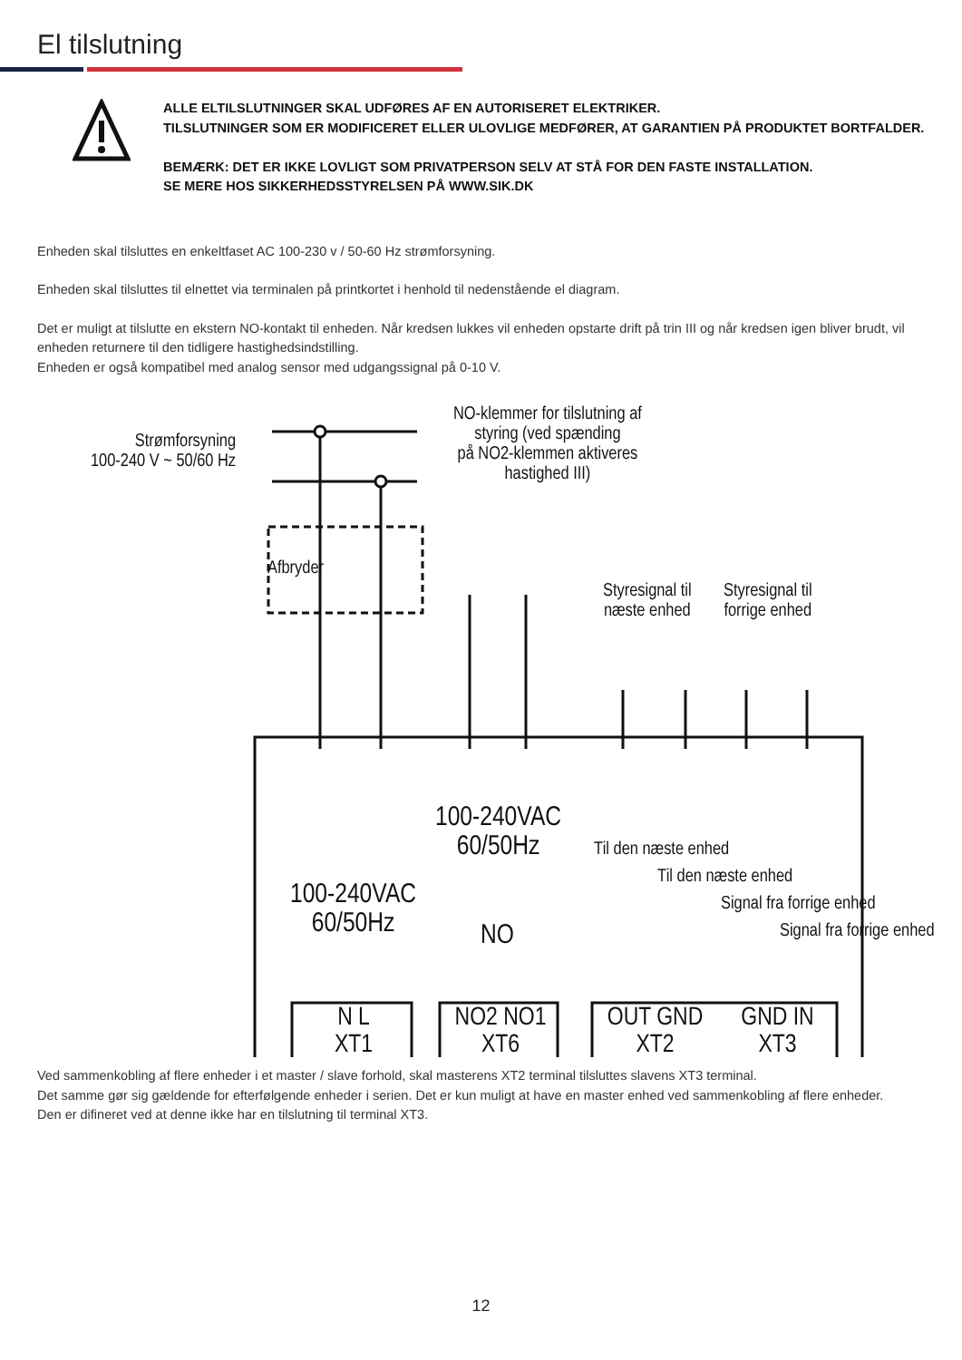El tilslutning
ALLE ELTILSLUTNINGER SKAL UDFØRES AF EN AUTORISERET ELEKTRIKER.
TILSLUTNINGER SOM ER MODIFICERET ELLER ULOVLIGE MEDFØRER, AT GARANTIEN PÅ PRODUKTET BORTFALDER.
BEMÆRK: DET ER IKKE LOVLIGT SOM PRIVATPERSON SELV AT STÅ FOR DEN FASTE INSTALLATION.
SE MERE HOS SIKKERHEDSSTYRELSEN PÅ WWW.SIK.DK
Enheden skal tilsluttes en enkeltfaset AC 100-230 v / 50-60 Hz strømforsyning.
Enheden skal tilsluttes til elnettet via terminalen på printkortet i henhold til nedenstående el diagram.
Det er muligt at tilslutte en ekstern NO-kontakt til enheden. Når kredsen lukkes vil enheden opstarte drift på trin III og når kredsen igen bliver brudt, vil enheden returnere til den tidligere hastighedsindstilling.
Enheden er også kompatibel med analog sensor med udgangssignal på 0-10 V.
Strømforsyning
100-240 V ~ 50/60 Hz
Afbryder
NO-klemmer for tilslutning af
styring (ved spænding
på NO2-klemmen aktiveres
hastighed III)
Styresignal til
næste enhed
Styresignal til
forrige enhed
100-240VAC
60/50Hz
100-240VAC
60/50Hz
NO
Til den næste enhed
Til den næste enhed
Signal fra forrige enhed
Signal fra forrige enhed
N L
XT1
NO2 NO1
XT6
OUT GND
XT2
GND IN
XT3
Ved sammenkobling af flere enheder i et master / slave forhold, skal masterens XT2 terminal tilsluttes slavens XT3 terminal.
Det samme gør sig gældende for efterfølgende enheder i serien. Det er kun muligt at have en master enhed ved sammenkobling af flere enheder.
Den er difineret ved at denne ikke har en tilslutning til terminal XT3.
12